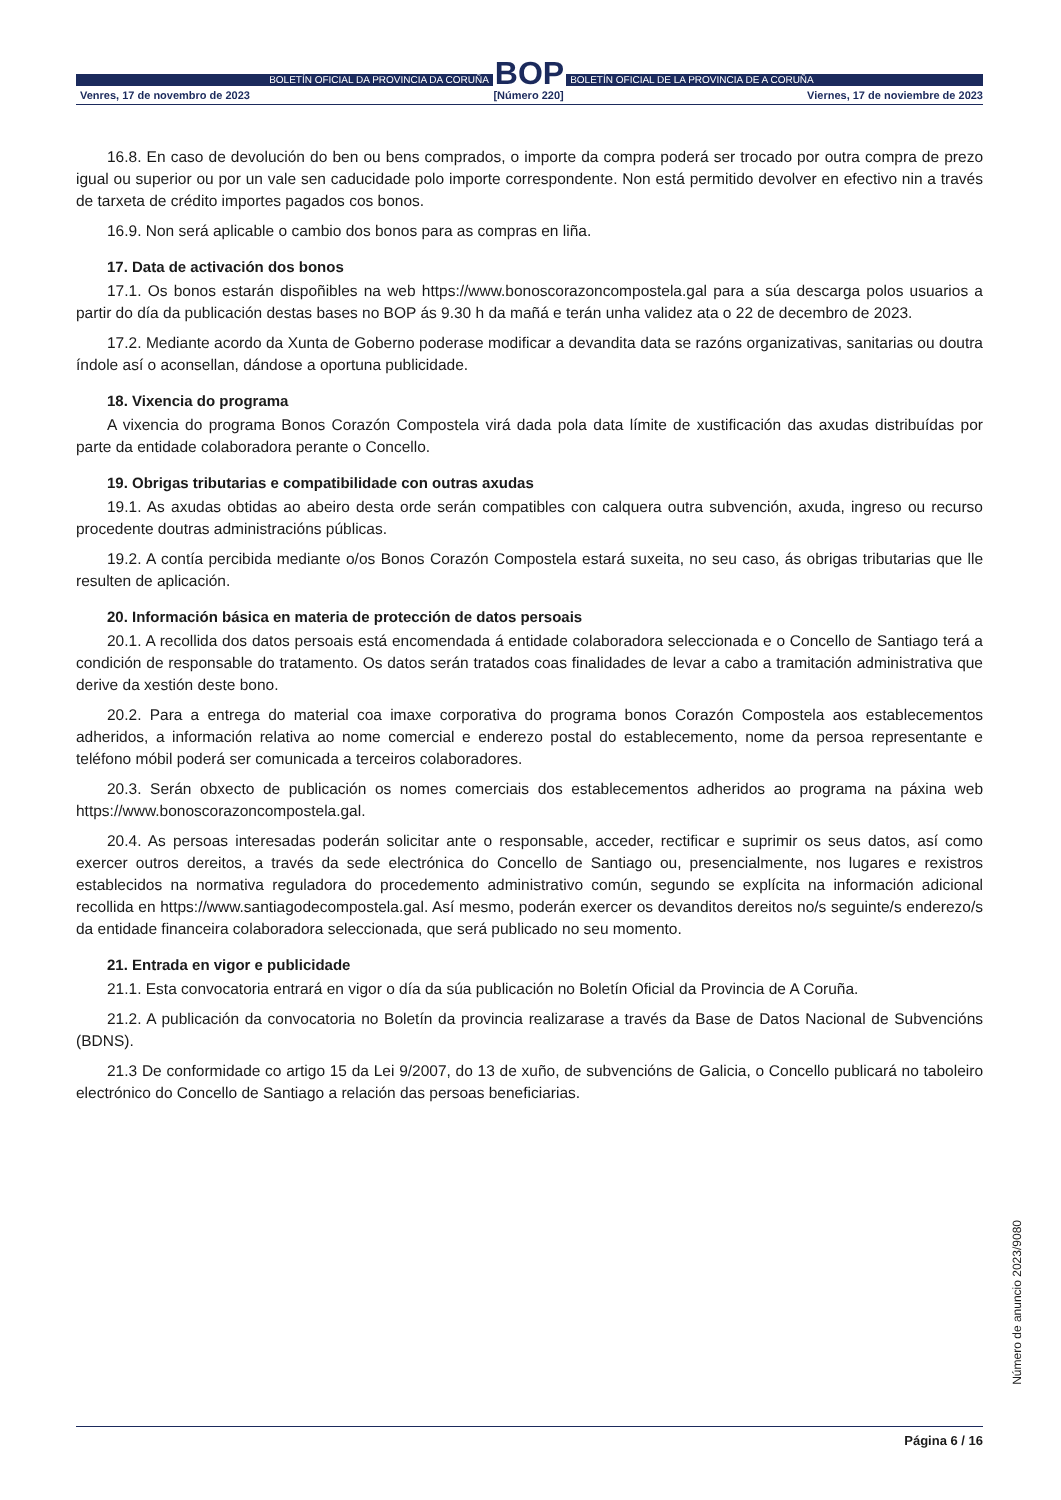BOLETÍN OFICIAL DA PROVINCIA DA CORUÑA
BOP
BOLETÍN OFICIAL DE LA PROVINCIA DE A CORUÑA
Venres, 17 de novembro de 2023 [Número 220] Viernes, 17 de noviembre de 2023
16.8. En caso de devolución do ben ou bens comprados, o importe da compra poderá ser trocado por outra compra de prezo igual ou superior ou por un vale sen caducidade polo importe correspondente. Non está permitido devolver en efectivo nin a través de tarxeta de crédito importes pagados cos bonos.
16.9. Non será aplicable o cambio dos bonos para as compras en liña.
17. Data de activación dos bonos
17.1. Os bonos estarán dispoñibles na web https://www.bonoscorazoncompostela.gal para a súa descarga polos usuarios a partir do día da publicación destas bases no BOP ás 9.30 h da mañá e terán unha validez ata o 22 de decembro de 2023.
17.2. Mediante acordo da Xunta de Goberno poderase modificar a devandita data se razóns organizativas, sanitarias ou doutra índole así o aconsellan, dándose a oportuna publicidade.
18. Vixencia do programa
A vixencia do programa Bonos Corazón Compostela virá dada pola data límite de xustificación das axudas distribuídas por parte da entidade colaboradora perante o Concello.
19. Obrigas tributarias e compatibilidade con outras axudas
19.1. As axudas obtidas ao abeiro desta orde serán compatibles con calquera outra subvención, axuda, ingreso ou recurso procedente doutras administracións públicas.
19.2. A contía percibida mediante o/os Bonos Corazón Compostela estará suxeita, no seu caso, ás obrigas tributarias que lle resulten de aplicación.
20. Información básica en materia de protección de datos persoais
20.1. A recollida dos datos persoais está encomendada á entidade colaboradora seleccionada e o Concello de Santiago terá a condición de responsable do tratamento. Os datos serán tratados coas finalidades de levar a cabo a tramitación administrativa que derive da xestión deste bono.
20.2. Para a entrega do material coa imaxe corporativa do programa bonos Corazón Compostela aos establecementos adheridos, a información relativa ao nome comercial e enderezo postal do establecemento, nome da persoa representante e teléfono móbil poderá ser comunicada a terceiros colaboradores.
20.3. Serán obxecto de publicación os nomes comerciais dos establecementos adheridos ao programa na páxina web https://www.bonoscorazoncompostela.gal.
20.4. As persoas interesadas poderán solicitar ante o responsable, acceder, rectificar e suprimir os seus datos, así como exercer outros dereitos, a través da sede electrónica do Concello de Santiago ou, presencialmente, nos lugares e rexistros establecidos na normativa reguladora do procedemento administrativo común, segundo se explícita na información adicional recollida en https://www.santiagodecompostela.gal. Así mesmo, poderán exercer os devanditos dereitos no/s seguinte/s enderezo/s da entidade financeira colaboradora seleccionada, que será publicado no seu momento.
21. Entrada en vigor e publicidade
21.1. Esta convocatoria entrará en vigor o día da súa publicación no Boletín Oficial da Provincia de A Coruña.
21.2. A publicación da convocatoria no Boletín da provincia realizarase a través da Base de Datos Nacional de Subvencións (BDNS).
21.3 De conformidade co artigo 15 da Lei 9/2007, do 13 de xuño, de subvencións de Galicia, o Concello publicará no taboleiro electrónico do Concello de Santiago a relación das persoas beneficiarias.
Número de anuncio 2023/9080
Página 6 / 16